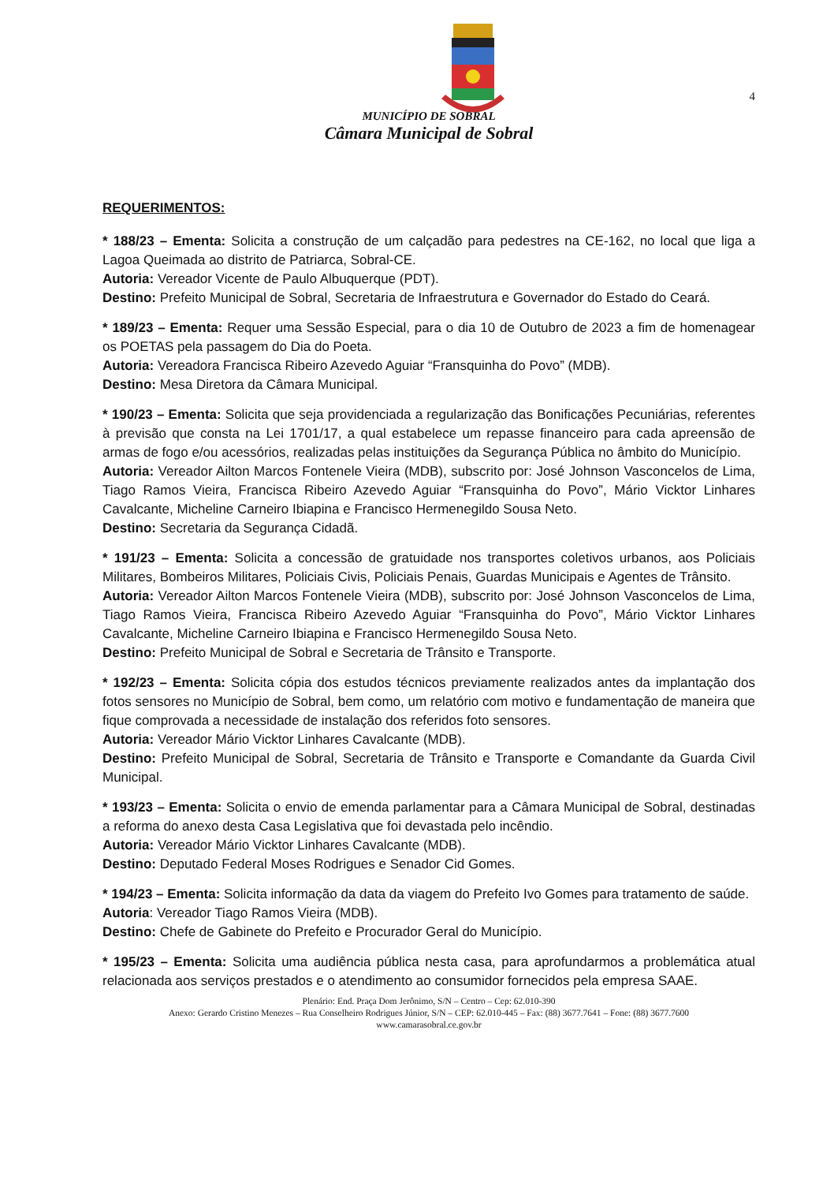4
MUNICÍPIO DE SOBRAL
Câmara Municipal de Sobral
REQUERIMENTOS:
* 188/23 – Ementa: Solicita a construção de um calçadão para pedestres na CE-162, no local que liga a Lagoa Queimada ao distrito de Patriarca, Sobral-CE.
Autoria: Vereador Vicente de Paulo Albuquerque (PDT).
Destino: Prefeito Municipal de Sobral, Secretaria de Infraestrutura e Governador do Estado do Ceará.
* 189/23 – Ementa: Requer uma Sessão Especial, para o dia 10 de Outubro de 2023 a fim de homenagear os POETAS pela passagem do Dia do Poeta.
Autoria: Vereadora Francisca Ribeiro Azevedo Aguiar “Fransquinha do Povo” (MDB).
Destino: Mesa Diretora da Câmara Municipal.
* 190/23 – Ementa: Solicita que seja providenciada a regularização das Bonificações Pecuniárias, referentes à previsão que consta na Lei 1701/17, a qual estabelece um repasse financeiro para cada apreensão de armas de fogo e/ou acessórios, realizadas pelas instituições da Segurança Pública no âmbito do Município.
Autoria: Vereador Ailton Marcos Fontenele Vieira (MDB), subscrito por: José Johnson Vasconcelos de Lima, Tiago Ramos Vieira, Francisca Ribeiro Azevedo Aguiar “Fransquinha do Povo”, Mário Vicktor Linhares Cavalcante, Micheline Carneiro Ibiapina e Francisco Hermenegildo Sousa Neto.
Destino: Secretaria da Segurança Cidadã.
* 191/23 – Ementa: Solicita a concessão de gratuidade nos transportes coletivos urbanos, aos Policiais Militares, Bombeiros Militares, Policiais Civis, Policiais Penais, Guardas Municipais e Agentes de Trânsito.
Autoria: Vereador Ailton Marcos Fontenele Vieira (MDB), subscrito por: José Johnson Vasconcelos de Lima, Tiago Ramos Vieira, Francisca Ribeiro Azevedo Aguiar “Fransquinha do Povo”, Mário Vicktor Linhares Cavalcante, Micheline Carneiro Ibiapina e Francisco Hermenegildo Sousa Neto.
Destino: Prefeito Municipal de Sobral e Secretaria de Trânsito e Transporte.
* 192/23 – Ementa: Solicita cópia dos estudos técnicos previamente realizados antes da implantação dos fotos sensores no Município de Sobral, bem como, um relatório com motivo e fundamentação de maneira que fique comprovada a necessidade de instalação dos referidos foto sensores.
Autoria: Vereador Mário Vicktor Linhares Cavalcante (MDB).
Destino: Prefeito Municipal de Sobral, Secretaria de Trânsito e Transporte e Comandante da Guarda Civil Municipal.
* 193/23 – Ementa: Solicita o envio de emenda parlamentar para a Câmara Municipal de Sobral, destinadas a reforma do anexo desta Casa Legislativa que foi devastada pelo incêndio.
Autoria: Vereador Mário Vicktor Linhares Cavalcante (MDB).
Destino: Deputado Federal Moses Rodrigues e Senador Cid Gomes.
* 194/23 – Ementa: Solicita informação da data da viagem do Prefeito Ivo Gomes para tratamento de saúde.
Autoria: Vereador Tiago Ramos Vieira (MDB).
Destino: Chefe de Gabinete do Prefeito e Procurador Geral do Município.
* 195/23 – Ementa: Solicita uma audiência pública nesta casa, para aprofundarmos a problemática atual relacionada aos serviços prestados e o atendimento ao consumidor fornecidos pela empresa SAAE.
Plenário: End. Praça Dom Jerônimo, S/N – Centro – Cep: 62.010-390
Anexo: Gerardo Cristino Menezes – Rua Conselheiro Rodrigues Júnior, S/N – CEP: 62.010-445 – Fax: (88) 3677.7641 – Fone: (88) 3677.7600
www.camarasobral.ce.gov.br